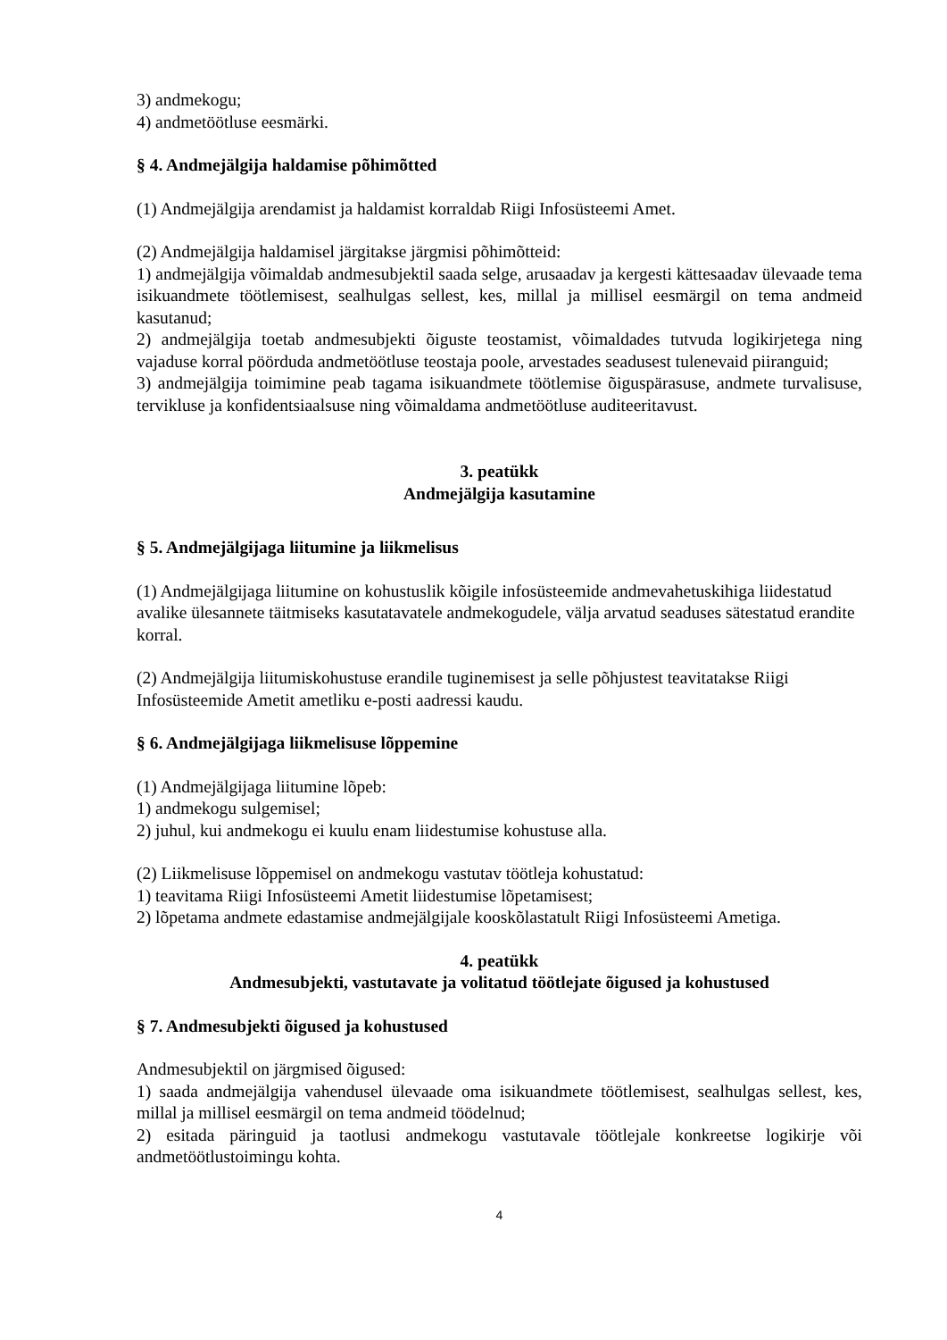3) andmekogu;
4) andmetöötluse eesmärki.
§ 4. Andmejälgija haldamise põhimõtted
(1) Andmejälgija arendamist ja haldamist korraldab Riigi Infosüsteemi Amet.
(2) Andmejälgija haldamisel järgitakse järgmisi põhimõtteid:
1) andmejälgija võimaldab andmesubjektil saada selge, arusaadav ja kergesti kättesaadav ülevaade tema isikuandmete töötlemisest, sealhulgas sellest, kes, millal ja millisel eesmärgil on tema andmeid kasutanud;
2) andmejälgija toetab andmesubjekti õiguste teostamist, võimaldades tutvuda logikirjetega ning vajaduse korral pöörduda andmetöötluse teostaja poole, arvestades seadusest tulenevaid piiranguid;
3) andmejälgija toimimine peab tagama isikuandmete töötlemise õiguspärasuse, andmete turvalisuse, tervikluse ja konfidentsiaalsuse ning võimaldama andmetöötluse auditeeritavust.
3. peatükk
Andmejälgija kasutamine
§ 5. Andmejälgijaga liitumine ja liikmelisus
(1) Andmejälgijaga liitumine on kohustuslik kõigile infosüsteemide andmevahetuskihiga liidestatud avalike ülesannete täitmiseks kasutatavatele andmekogudele, välja arvatud seaduses sätestatud erandite korral.
(2) Andmejälgija liitumiskohustuse erandile tuginemisest ja selle põhjustest teavitatakse Riigi Infosüsteemide Ametit ametliku e-posti aadressi kaudu.
§ 6. Andmejälgijaga liikmelisuse lõppemine
(1) Andmejälgijaga liitumine lõpeb:
1) andmekogu sulgemisel;
2) juhul, kui andmekogu ei kuulu enam liidestumise kohustuse alla.
(2) Liikmelisuse lõppemisel on andmekogu vastutav töötleja kohustatud:
1) teavitama Riigi Infosüsteemi Ametit liidestumise lõpetamisest;
2) lõpetama andmete edastamise andmejälgijale kooskõlastatult Riigi Infosüsteemi Ametiga.
4. peatükk
Andmesubjekti, vastutavate ja volitatud töötlejate õigused ja kohustused
§ 7. Andmesubjekti õigused ja kohustused
Andmesubjektil on järgmised õigused:
1) saada andmejälgija vahendusel ülevaade oma isikuandmete töötlemisest, sealhulgas sellest, kes, millal ja millisel eesmärgil on tema andmeid töödelnud;
2) esitada päringuid ja taotlusi andmekogu vastutavale töötlejale konkreetse logikirje või andmetöötlustoimingu kohta.
4